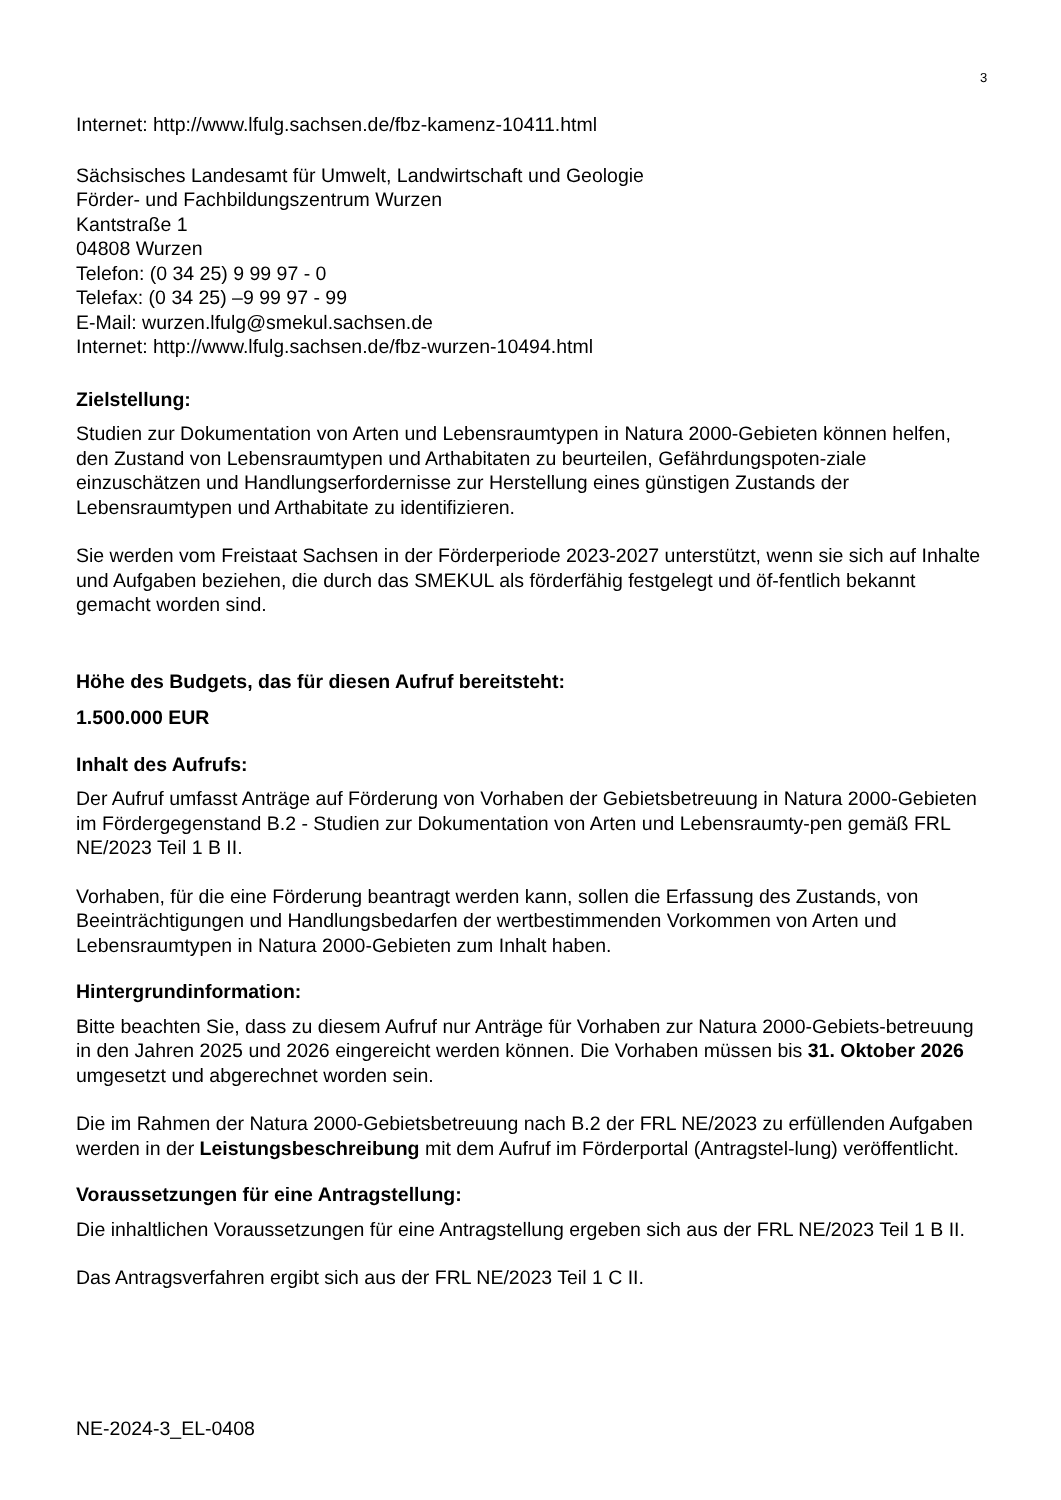3
Internet: http://www.lfulg.sachsen.de/fbz-kamenz-10411.html
Sächsisches Landesamt für Umwelt, Landwirtschaft und Geologie
Förder- und Fachbildungszentrum Wurzen
Kantstraße 1
04808 Wurzen
Telefon: (0 34 25) 9 99 97 - 0
Telefax: (0 34 25) –9 99 97 - 99
E-Mail: wurzen.lfulg@smekul.sachsen.de
Internet: http://www.lfulg.sachsen.de/fbz-wurzen-10494.html
Zielstellung:
Studien zur Dokumentation von Arten und Lebensraumtypen in Natura 2000-Gebieten können helfen, den Zustand von Lebensraumtypen und Arthabitaten zu beurteilen, Gefährdungspoten-ziale einzuschätzen und Handlungserfordernisse zur Herstellung eines günstigen Zustands der Lebensraumtypen und Arthabitate zu identifizieren.
Sie werden vom Freistaat Sachsen in der Förderperiode 2023-2027 unterstützt, wenn sie sich auf Inhalte und Aufgaben beziehen, die durch das SMEKUL als förderfähig festgelegt und öf-fentlich bekannt gemacht worden sind.
Höhe des Budgets, das für diesen Aufruf bereitsteht:
1.500.000 EUR
Inhalt des Aufrufs:
Der Aufruf umfasst Anträge auf Förderung von Vorhaben der Gebietsbetreuung in Natura 2000-Gebieten im Fördergegenstand B.2 - Studien zur Dokumentation von Arten und Lebensraumty-pen gemäß FRL NE/2023 Teil 1 B II.
Vorhaben, für die eine Förderung beantragt werden kann, sollen die Erfassung des Zustands, von Beeinträchtigungen und Handlungsbedarfen der wertbestimmenden Vorkommen von Arten und Lebensraumtypen in Natura 2000-Gebieten zum Inhalt haben.
Hintergrundinformation:
Bitte beachten Sie, dass zu diesem Aufruf nur Anträge für Vorhaben zur Natura 2000-Gebiets-betreuung in den Jahren 2025 und 2026 eingereicht werden können. Die Vorhaben müssen bis 31. Oktober 2026 umgesetzt und abgerechnet worden sein.
Die im Rahmen der Natura 2000-Gebietsbetreuung nach B.2 der FRL NE/2023 zu erfüllenden Aufgaben werden in der Leistungsbeschreibung mit dem Aufruf im Förderportal (Antragstel-lung) veröffentlicht.
Voraussetzungen für eine Antragstellung:
Die inhaltlichen Voraussetzungen für eine Antragstellung ergeben sich aus der FRL NE/2023 Teil 1 B II.
Das Antragsverfahren ergibt sich aus der FRL NE/2023 Teil 1 C II.
NE-2024-3_EL-0408